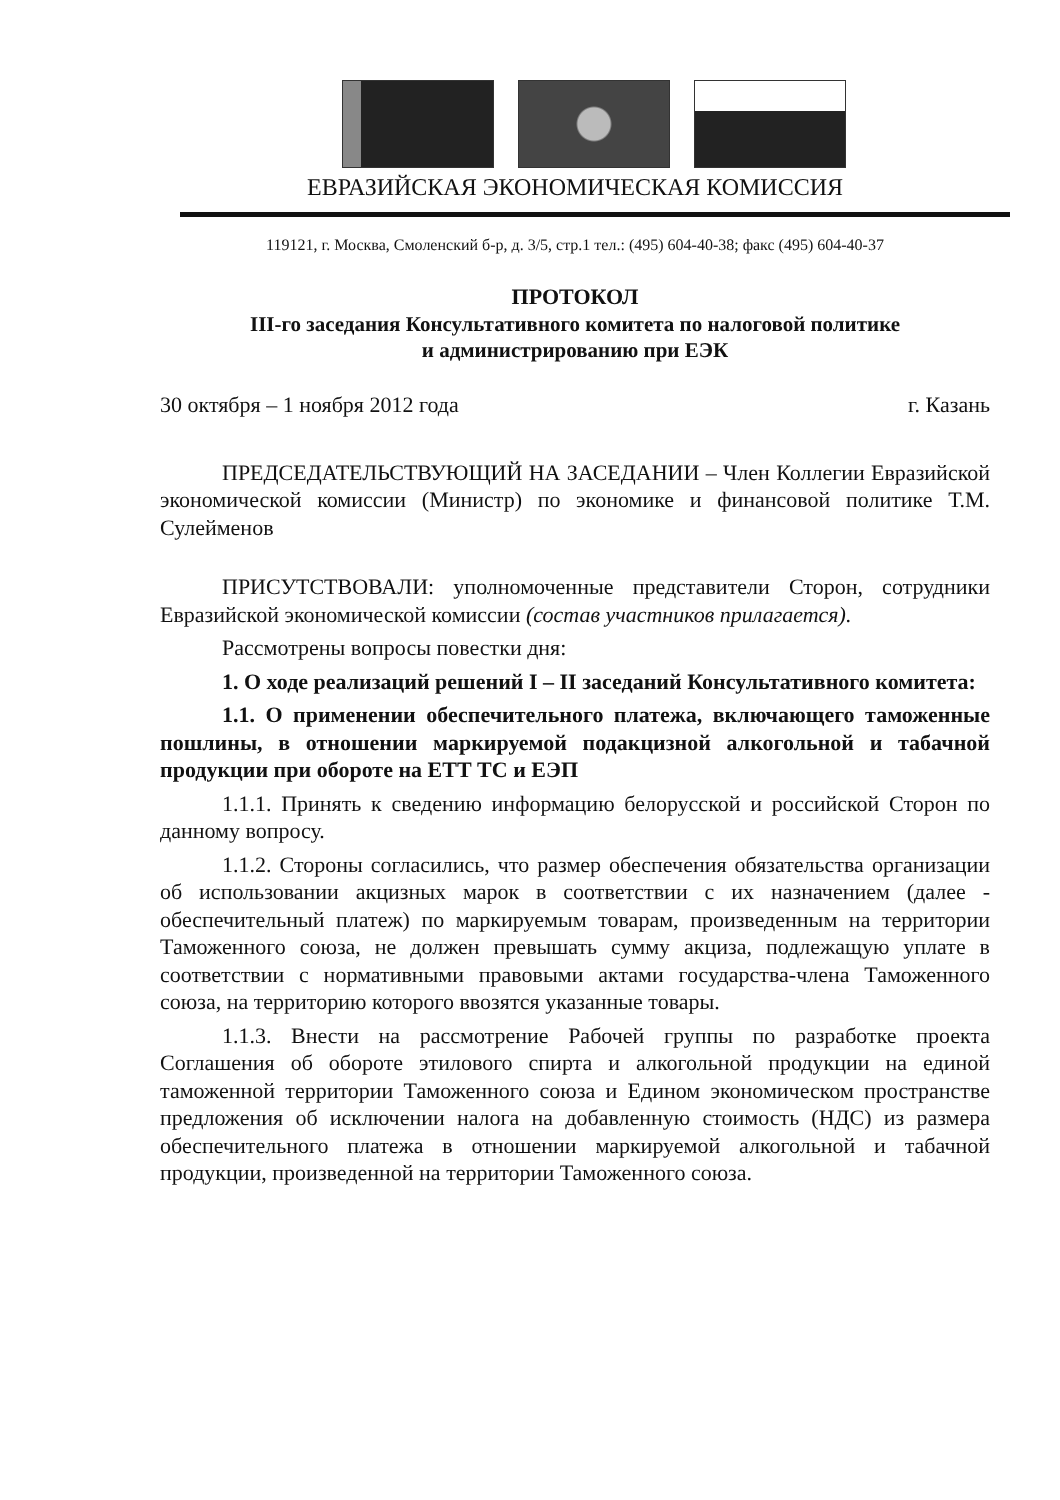ЕВРАЗИЙСКАЯ ЭКОНОМИЧЕСКАЯ КОМИССИЯ
119121, г. Москва, Смоленский б-р, д. 3/5, стр.1 тел.: (495) 604-40-38; факс (495) 604-40-37
ПРОТОКОЛ
III-го заседания Консультативного комитета по налоговой политике
и администрированию при ЕЭК
30 октября – 1 ноября 2012 года г. Казань
ПРЕДСЕДАТЕЛЬСТВУЮЩИЙ НА ЗАСЕДАНИИ – Член Коллегии Евразийской экономической комиссии (Министр) по экономике и финансовой политике Т.М. Сулейменов
ПРИСУТСТВОВАЛИ: уполномоченные представители Сторон, сотрудники Евразийской экономической комиссии (состав участников прилагается).
Рассмотрены вопросы повестки дня:
1. О ходе реализаций решений I – II заседаний Консультативного комитета:
1.1. О применении обеспечительного платежа, включающего таможенные пошлины, в отношении маркируемой подакцизной алкогольной и табачной продукции при обороте на ЕТТ ТС и ЕЭП
1.1.1. Принять к сведению информацию белорусской и российской Сторон по данному вопросу.
1.1.2. Стороны согласились, что размер обеспечения обязательства организации об использовании акцизных марок в соответствии с их назначением (далее - обеспечительный платеж) по маркируемым товарам, произведенным на территории Таможенного союза, не должен превышать сумму акциза, подлежащую уплате в соответствии с нормативными правовыми актами государства-члена Таможенного союза, на территорию которого ввозятся указанные товары.
1.1.3. Внести на рассмотрение Рабочей группы по разработке проекта Соглашения об обороте этилового спирта и алкогольной продукции на единой таможенной территории Таможенного союза и Едином экономическом пространстве предложения об исключении налога на добавленную стоимость (НДС) из размера обеспечительного платежа в отношении маркируемой алкогольной и табачной продукции, произведенной на территории Таможенного союза.